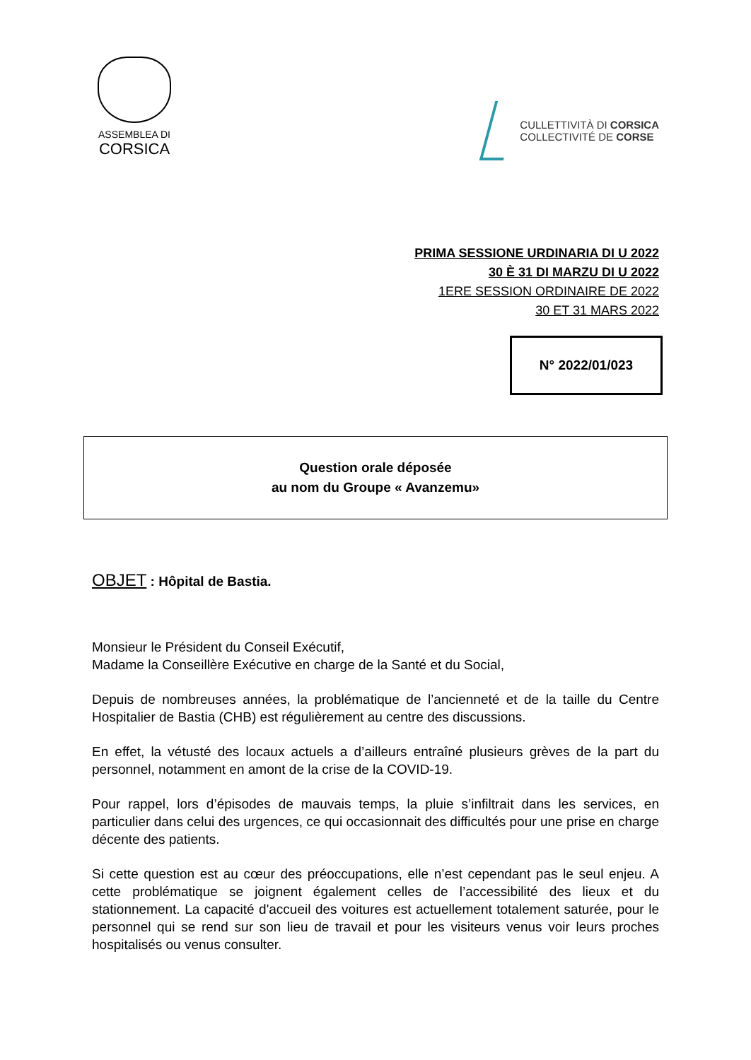ASSEMBLEA DI
CORSICA
CULLETTIVITÀ DI CORSICA
COLLECTIVITÉ DE CORSE
PRIMA SESSIONE URDINARIA DI U 2022
30 È 31 DI MARZU DI U 2022
1ERE SESSION ORDINAIRE DE 2022
30 ET 31 MARS 2022
N° 2022/01/023
Question orale déposée
au nom du Groupe « Avanzemu»
OBJET : Hôpital de Bastia.
Monsieur le Président du Conseil Exécutif,
Madame la Conseillère Exécutive en charge de la Santé et du Social,
Depuis de nombreuses années, la problématique de l’ancienneté et de la taille du Centre Hospitalier de Bastia (CHB) est régulièrement au centre des discussions.
En effet, la vétusté des locaux actuels a d’ailleurs entraîné plusieurs grèves de la part du personnel, notamment en amont de la crise de la COVID-19.
Pour rappel, lors d’épisodes de mauvais temps, la pluie s’infiltrait dans les services, en particulier dans celui des urgences, ce qui occasionnait des difficultés pour une prise en charge décente des patients.
Si cette question est au cœur des préoccupations, elle n’est cependant pas le seul enjeu. A cette problématique se joignent également celles de l’accessibilité des lieux et du stationnement. La capacité d'accueil des voitures est actuellement totalement saturée, pour le personnel qui se rend sur son lieu de travail et pour les visiteurs venus voir leurs proches hospitalisés ou venus consulter.